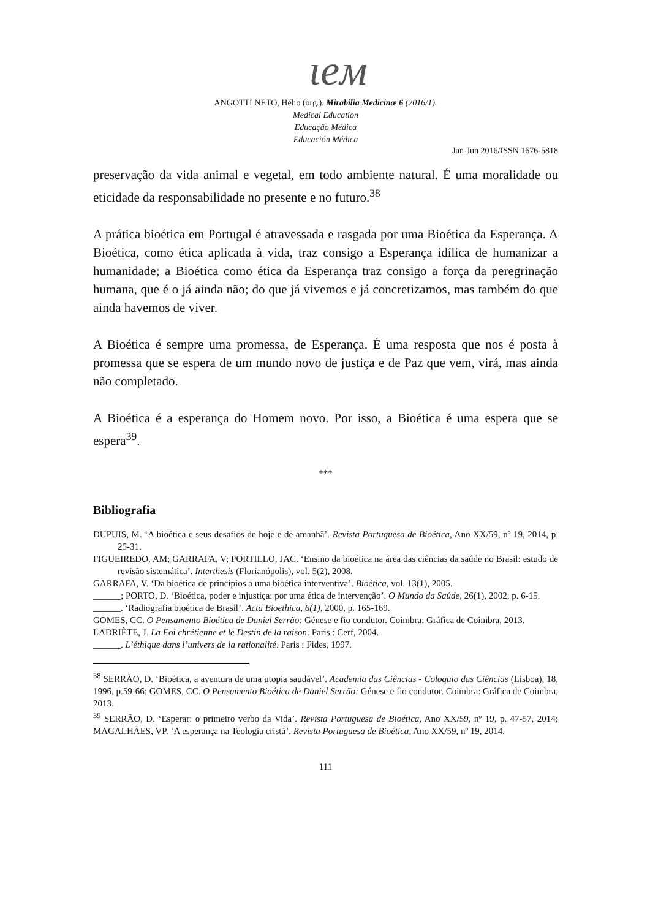ιeм
ANGOTTI NETO, Hélio (org.). Mirabilia Medicinæ 6 (2016/1).
Medical Education
Educação Médica
Educación Médica
Jan-Jun 2016/ISSN 1676-5818
preservação da vida animal e vegetal, em todo ambiente natural. É uma moralidade ou eticidade da responsabilidade no presente e no futuro.<sup>38</sup>
A prática bioética em Portugal é atravessada e rasgada por uma Bioética da Esperança. A Bioética, como ética aplicada à vida, traz consigo a Esperança idílica de humanizar a humanidade; a Bioética como ética da Esperança traz consigo a força da peregrinação humana, que é o já ainda não; do que já vivemos e já concretizamos, mas também do que ainda havemos de viver.
A Bioética é sempre uma promessa, de Esperança. É uma resposta que nos é posta à promessa que se espera de um mundo novo de justiça e de Paz que vem, virá, mas ainda não completado.
A Bioética é a esperança do Homem novo. Por isso, a Bioética é uma espera que se espera<sup>39</sup>.
***
Bibliografia
DUPUIS, M. ‘A bioética e seus desafios de hoje e de amanhã’. Revista Portuguesa de Bioética, Ano XX/59, nº 19, 2014, p. 25-31.
FIGUEIREDO, AM; GARRAFA, V; PORTILLO, JAC. ‘Ensino da bioética na área das ciências da saúde no Brasil: estudo de revisão sistemática’. Interthesis (Florianópolis), vol. 5(2), 2008.
GARRAFA, V. ‘Da bioética de princípios a uma bioética interventiva’. Bioética, vol. 13(1), 2005.
______; PORTO, D. ‘Bioética, poder e injustiça: por uma ética de intervenção’. O Mundo da Saúde, 26(1), 2002, p. 6-15.
______. ‘Radiografia bioética de Brasil’. Acta Bioethica, 6(1), 2000, p. 165-169.
GOMES, CC. O Pensamento Bioética de Daniel Serrão: Génese e fio condutor. Coimbra: Gráfica de Coimbra, 2013.
LADRIÈTE, J. La Foi chrétienne et le Destin de la raison. Paris : Cerf, 2004.
______. L’éthique dans l’univers de la rationalité. Paris : Fides, 1997.
<sup>38</sup> SERRÃO, D. ‘Bioética, a aventura de uma utopia saudável’. Academia das Ciências - Coloquio das Ciências (Lisboa), 18, 1996, p.59-66; GOMES, CC. O Pensamento Bioética de Daniel Serrão: Génese e fio condutor. Coimbra: Gráfica de Coimbra, 2013.
<sup>39</sup> SERRÃO, D. ‘Esperar: o primeiro verbo da Vida’. Revista Portuguesa de Bioética, Ano XX/59, nº 19, p. 47-57, 2014; MAGALHÃES, VP. ‘A esperança na Teologia cristã’. Revista Portuguesa de Bioética, Ano XX/59, nº 19, 2014.
111